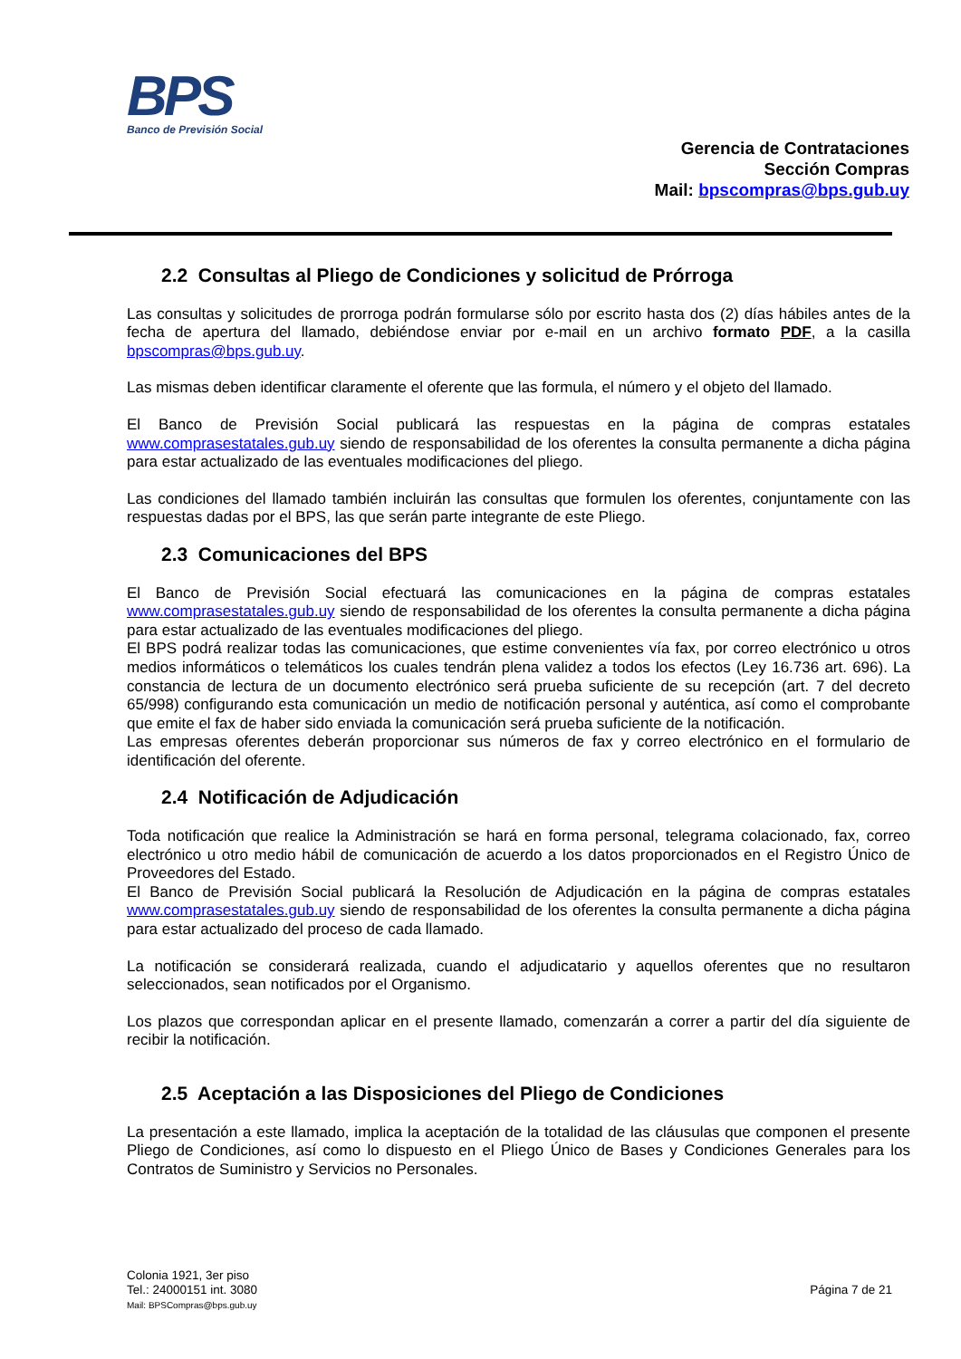BPS
Banco de Previsión Social
Gerencia de Contrataciones
Sección Compras
Mail: bpscompras@bps.gub.uy
2.2 Consultas al Pliego de Condiciones y solicitud de Prórroga
Las consultas y solicitudes de prorroga podrán formularse sólo por escrito hasta dos (2) días hábiles antes de la fecha de apertura del llamado, debiéndose enviar por e-mail en un archivo formato PDF, a la casilla bpscompras@bps.gub.uy.
Las mismas deben identificar claramente el oferente que las formula, el número y el objeto del llamado.
El Banco de Previsión Social publicará las respuestas en la página de compras estatales www.comprasestatales.gub.uy siendo de responsabilidad de los oferentes la consulta permanente a dicha página para estar actualizado de las eventuales modificaciones del pliego.
Las condiciones del llamado también incluirán las consultas que formulen los oferentes, conjuntamente con las respuestas dadas por el BPS, las que serán parte integrante de este Pliego.
2.3 Comunicaciones del BPS
El Banco de Previsión Social efectuará las comunicaciones en la página de compras estatales www.comprasestatales.gub.uy siendo de responsabilidad de los oferentes la consulta permanente a dicha página para estar actualizado de las eventuales modificaciones del pliego.
El BPS podrá realizar todas las comunicaciones, que estime convenientes vía fax, por correo electrónico u otros medios informáticos o telemáticos los cuales tendrán plena validez a todos los efectos (Ley 16.736 art. 696). La constancia de lectura de un documento electrónico será prueba suficiente de su recepción (art. 7 del decreto 65/998) configurando esta comunicación un medio de notificación personal y auténtica, así como el comprobante que emite el fax de haber sido enviada la comunicación será prueba suficiente de la notificación.
Las empresas oferentes deberán proporcionar sus números de fax y correo electrónico en el formulario de identificación del oferente.
2.4 Notificación de Adjudicación
Toda notificación que realice la Administración se hará en forma personal, telegrama colacionado, fax, correo electrónico u otro medio hábil de comunicación de acuerdo a los datos proporcionados en el Registro Único de Proveedores del Estado.
El Banco de Previsión Social publicará la Resolución de Adjudicación en la página de compras estatales www.comprasestatales.gub.uy siendo de responsabilidad de los oferentes la consulta permanente a dicha página para estar actualizado del proceso de cada llamado.
La notificación se considerará realizada, cuando el adjudicatario y aquellos oferentes que no resultaron seleccionados, sean notificados por el Organismo.
Los plazos que correspondan aplicar en el presente llamado, comenzarán a correr a partir del día siguiente de recibir la notificación.
2.5 Aceptación a las Disposiciones del Pliego de Condiciones
La presentación a este llamado, implica la aceptación de la totalidad de las cláusulas que componen el presente Pliego de Condiciones, así como lo dispuesto en el Pliego Único de Bases y Condiciones Generales para los Contratos de Suministro y Servicios no Personales.
Colonia 1921, 3er piso
Tel.: 24000151 int. 3080
Mail: BPSCompras@bps.gub.uy
Página 7 de 21